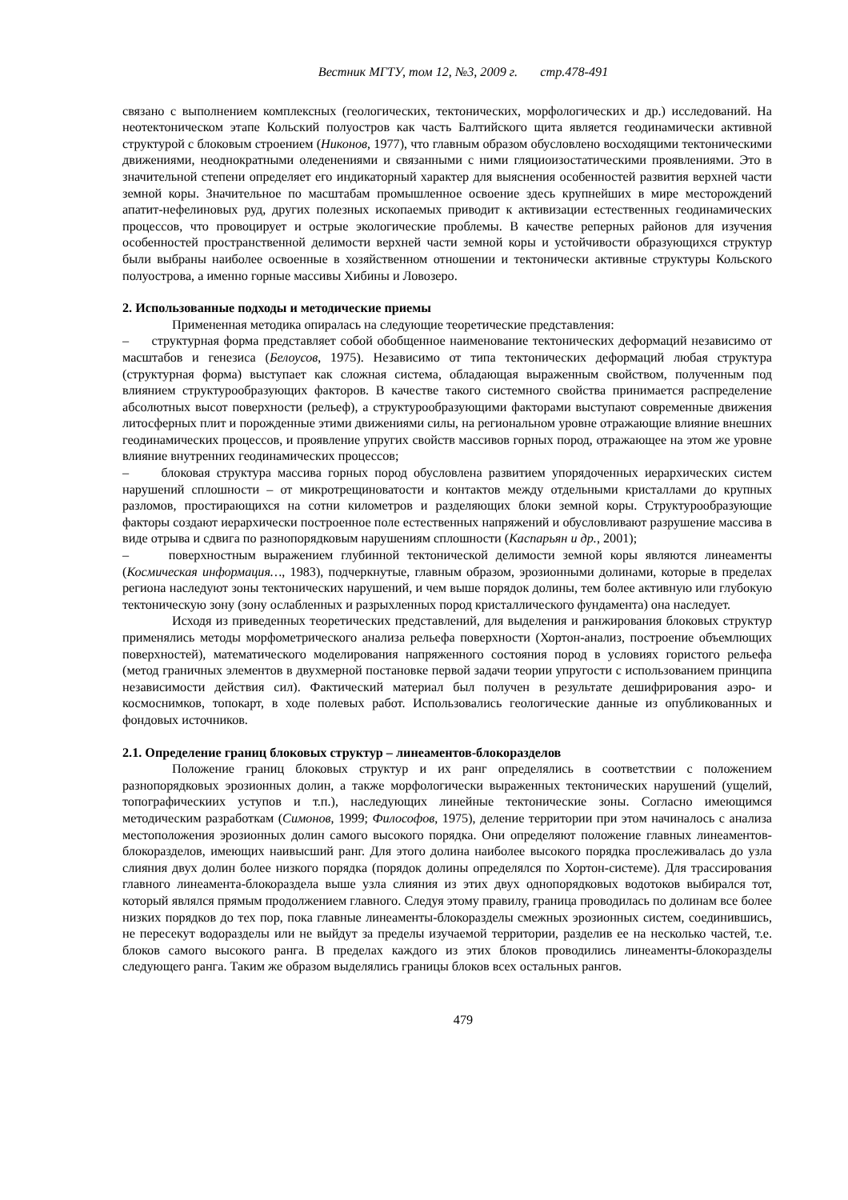Вестник МГТУ, том 12, №3, 2009 г. стр.478-491
связано с выполнением комплексных (геологических, тектонических, морфологических и др.) исследований. На неотектоническом этапе Кольский полуостров как часть Балтийского щита является геодинамически активной структурой с блоковым строением (Никонов, 1977), что главным образом обусловлено восходящими тектоническими движениями, неоднократными оледенениями и связанными с ними гляциоизостатическими проявлениями. Это в значительной степени определяет его индикаторный характер для выяснения особенностей развития верхней части земной коры. Значительное по масштабам промышленное освоение здесь крупнейших в мире месторождений апатит-нефелиновых руд, других полезных ископаемых приводит к активизации естественных геодинамических процессов, что провоцирует и острые экологические проблемы. В качестве реперных районов для изучения особенностей пространственной делимости верхней части земной коры и устойчивости образующихся структур были выбраны наиболее освоенные в хозяйственном отношении и тектонически активные структуры Кольского полуострова, а именно горные массивы Хибины и Ловозеро.
2. Использованные подходы и методические приемы
Примененная методика опиралась на следующие теоретические представления:
– структурная форма представляет собой обобщенное наименование тектонических деформаций независимо от масштабов и генезиса (Белоусов, 1975). Независимо от типа тектонических деформаций любая структура (структурная форма) выступает как сложная система, обладающая выраженным свойством, полученным под влиянием структурообразующих факторов. В качестве такого системного свойства принимается распределение абсолютных высот поверхности (рельеф), а структурообразующими факторами выступают современные движения литосферных плит и порожденные этими движениями силы, на региональном уровне отражающие влияние внешних геодинамических процессов, и проявление упругих свойств массивов горных пород, отражающее на этом же уровне влияние внутренних геодинамических процессов;
– блоковая структура массива горных пород обусловлена развитием упорядоченных иерархических систем нарушений сплошности – от микротрещиноватости и контактов между отдельными кристаллами до крупных разломов, простирающихся на сотни километров и разделяющих блоки земной коры. Структурообразующие факторы создают иерархически построенное поле естественных напряжений и обусловливают разрушение массива в виде отрыва и сдвига по разнопорядковым нарушениям сплошности (Каспарьян и др., 2001);
– поверхностным выражением глубинной тектонической делимости земной коры являются линеаменты (Космическая информация…, 1983), подчеркнутые, главным образом, эрозионными долинами, которые в пределах региона наследуют зоны тектонических нарушений, и чем выше порядок долины, тем более активную или глубокую тектоническую зону (зону ослабленных и разрыхленных пород кристаллического фундамента) она наследует.
Исходя из приведенных теоретических представлений, для выделения и ранжирования блоковых структур применялись методы морфометрического анализа рельефа поверхности (Хортон-анализ, построение объемлющих поверхностей), математического моделирования напряженного состояния пород в условиях гористого рельефа (метод граничных элементов в двухмерной постановке первой задачи теории упругости с использованием принципа независимости действия сил). Фактический материал был получен в результате дешифрирования аэро- и космоснимков, топокарт, в ходе полевых работ. Использовались геологические данные из опубликованных и фондовых источников.
2.1. Определение границ блоковых структур – линеаментов-блокоразделов
Положение границ блоковых структур и их ранг определялись в соответствии с положением разнопорядковых эрозионных долин, а также морфологически выраженных тектонических нарушений (ущелий, топографическиих уступов и т.п.), наследующих линейные тектонические зоны. Согласно имеющимся методическим разработкам (Симонов, 1999; Философов, 1975), деление территории при этом начиналось с анализа местоположения эрозионных долин самого высокого порядка. Они определяют положение главных линеаментов-блокоразделов, имеющих наивысший ранг. Для этого долина наиболее высокого порядка прослеживалась до узла слияния двух долин более низкого порядка (порядок долины определялся по Хортон-системе). Для трассирования главного линеамента-блокораздела выше узла слияния из этих двух однопорядковых водотоков выбирался тот, который являлся прямым продолжением главного. Следуя этому правилу, граница проводилась по долинам все более низких порядков до тех пор, пока главные линеаменты-блокоразделы смежных эрозионных систем, соединившись, не пересекут водоразделы или не выйдут за пределы изучаемой территории, разделив ее на несколько частей, т.е. блоков самого высокого ранга. В пределах каждого из этих блоков проводились линеаменты-блокоразделы следующего ранга. Таким же образом выделялись границы блоков всех остальных рангов.
479